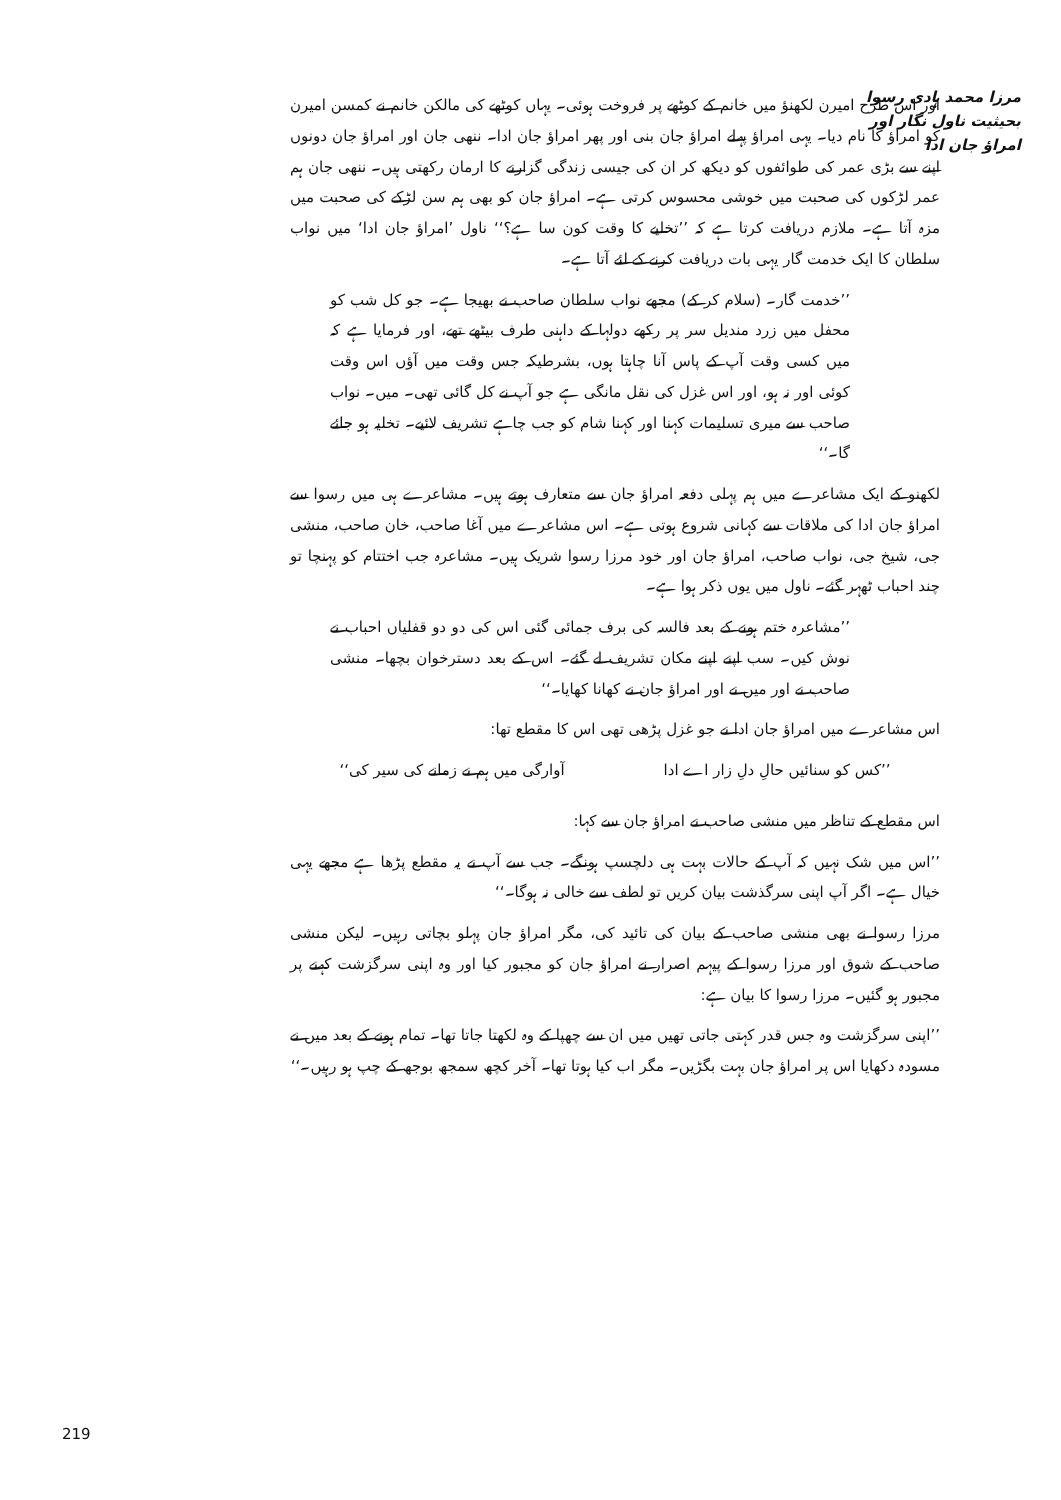مرزا محمد ہادی رسوا بحیثیت ناول نگار اور امراؤ جان ادا
اور اس طرح امیرن لکھنؤ میں خانم کے کوٹھے پر فروخت ہوئی۔ یہاں کوٹھے کی مالکن خانم نے کمسن امیرن کو امراؤ کا نام دیا۔ یہی امراؤ پہلے امراؤ جان بنی اور پھر امراؤ جان ادا۔ ننھی جان اور امراؤ جان دونوں اپنے سے بڑی عمر کی طوائفوں کو دیکھ کر ان کی جیسی زندگی گزارنے کا ارمان رکھتی ہیں۔ ننھی جان ہم عمر لڑکوں کی صحبت میں خوشی محسوس کرتی ہے۔ امراؤ جان کو بھی ہم سن لڑکے کی صحبت میں مزہ آتا ہے۔ ملازم دریافت کرتا ہے کہ ’’تخلیے کا وقت کون سا ہے؟‘‘ ناول ’امراؤ جان ادا‘ میں نواب سلطان کا ایک خدمت گار یہی بات دریافت کرنے کے لئے آتا ہے۔
’’خدمت گار۔ (سلام کر کے) مجھے نواب سلطان صاحب نے بھیجا ہے۔ جو کل شب کو محفل میں زرد مندیل سر پر رکھے دولہا کے داہنی طرف بیٹھے تھے، اور فرمایا ہے کہ میں کسی وقت آپ کے پاس آنا چاہتا ہوں، بشرطیکہ جس وقت میں آؤں اس وقت کوئی اور نہ ہو، اور اس غزل کی نقل مانگی ہے جو آپ نے کل گائی تھی۔ میں۔ نواب صاحب سے میری تسلیمات کہنا اور کہنا شام کو جب چاہے تشریف لائیے۔ تخلیہ ہو جائے گا۔‘‘
لکھنو کے ایک مشاعرے میں ہم پہلی دفعہ امراؤ جان سے متعارف ہوتے ہیں۔ مشاعرے ہی میں رسوا سے امراؤ جان ادا کی ملاقات سے کہانی شروع ہوتی ہے۔ اس مشاعرے میں آغا صاحب، خان صاحب، منشی جی، شیخ جی، نواب صاحب، امراؤ جان اور خود مرزا رسوا شریک ہیں۔ مشاعرہ جب اختتام کو پہنچا تو چند احباب ٹھہر گئے۔ ناول میں یوں ذکر ہوا ہے۔
’’مشاعرہ ختم ہونے کے بعد فالسہ کی برف جمائی گئی اس کی دو دو قفلیاں احباب نے نوش کیں۔ سب اپنے اپنے مکان تشریف لے گئے۔ اس کے بعد دسترخوان بچھا۔ منشی صاحب نے اور میں نے اور امراؤ جان نے کھانا کھایا۔‘‘
اس مشاعرے میں امراؤ جان ادا نے جو غزل پڑھی تھی اس کا مقطع تھا:
’’کس کو سنائیں حالِ دلِ زار اے ادا آوارگی میں ہم نے زمانے کی سیر کی‘‘
اس مقطع کے تناظر میں منشی صاحب نے امراؤ جان سے کہا:
’’اس میں شک نہیں کہ آپ کے حالات بہت ہی دلچسپ ہونگے۔ جب سے آپ نے یہ مقطع پڑھا ہے مجھے یہی خیال ہے۔ اگر آپ اپنی سرگذشت بیان کریں تو لطف سے خالی نہ ہوگا۔‘‘
مرزا رسوا نے بھی منشی صاحب کے بیان کی تائید کی، مگر امراؤ جان پہلو بچاتی رہیں۔ لیکن منشی صاحب کے شوق اور مرزا رسوا کے پیہم اصرار نے امراؤ جان کو مجبور کیا اور وہ اپنی سرگزشت کہنے پر مجبور ہو گئیں۔ مرزا رسوا کا بیان ہے:
’’اپنی سرگزشت وہ جس قدر کہتی جاتی تھیں میں ان سے چھپا کے وہ لکھتا جاتا تھا۔ تمام ہونے کے بعد میں نے مسودہ دکھایا اس پر امراؤ جان بہت بگڑیں۔ مگر اب کیا ہوتا تھا۔ آخر کچھ سمجھ بوجھ کے چپ ہو رہیں۔‘‘
219